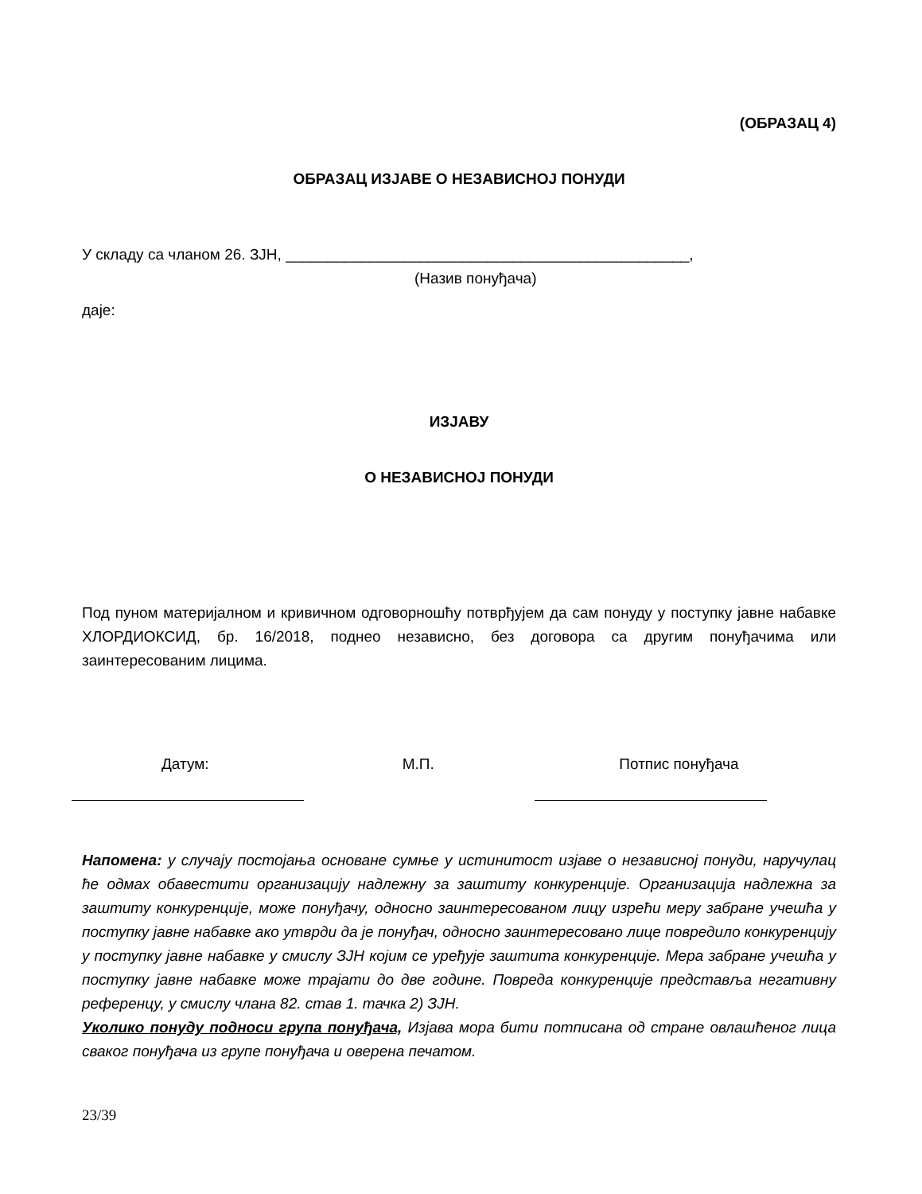(ОБРАЗАЦ 4)
ОБРАЗАЦ ИЗЈАВЕ О НЕЗАВИСНОЈ ПОНУДИ
У складу са чланом 26. ЗЈН, ________________________________________________,
(Назив понуђача)
даје:
ИЗЈАВУ
О НЕЗАВИСНОЈ ПОНУДИ
Под пуном материјалном и кривичном одговорношћу потврђујем да сам понуду у поступку јавне набавке ХЛОРДИОКСИД, бр. 16/2018, поднео независно, без договора са другим понуђачима или заинтересованим лицима.
Датум: М.П. Потпис понуђача
Напомена: у случају постојања основане сумње у истинитост изјаве о независној понуди, наручулац ће одмах обавестити организацију надлежну за заштиту конкуренције. Организација надлежна за заштиту конкуренције, може понуђачу, односно заинтересованом лицу изрећи меру забране учешћа у поступку јавне набавке ако утврди да је понуђач, односно заинтересовано лице повредило конкуренцију у поступку јавне набавке у смислу ЗЈН којим се уређује заштита конкуренције. Мера забране учешћа у поступку јавне набавке може трајати до две године. Повреда конкуренције представља негативну референцу, у смислу члана 82. став 1. тачка 2) ЗЈН.
Уколико понуду подноси група понуђача, Изјава мора бити потписана од стране овлашћеног лица сваког понуђача из групе понуђача и оверена печатом.
23/39